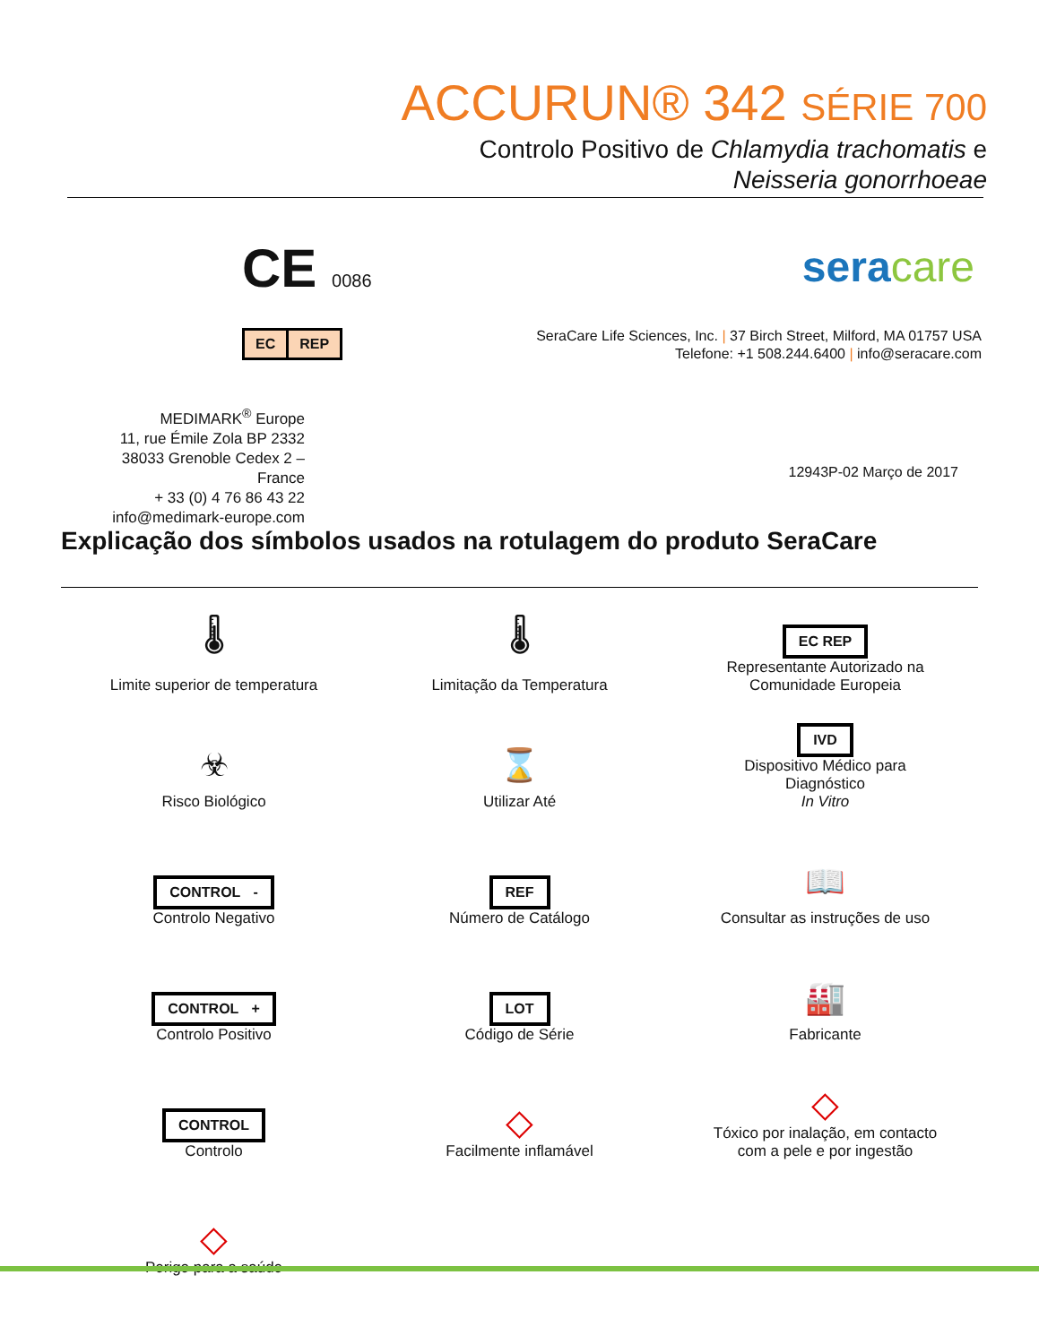ACCURUN® 342 SÉRIE 700
Controlo Positivo de Chlamydia trachomatis e
Neisseria gonorrhoeae
CE 0086
EC REP
seracare
SeraCare Life Sciences, Inc. | 37 Birch Street, Milford, MA 01757 USA
Telefone: +1 508.244.6400 | info@seracare.com
MEDIMARK<sup>®</sup> Europe
11, rue Émile Zola BP 2332
38033 Grenoble Cedex 2 – France
+ 33 (0) 4 76 86 43 22
info@medimark-europe.com
12943P-02 Março de 2017
Explicação dos símbolos usados na rotulagem do produto SeraCare
🌡
Limite superior de temperatura
🌡
Limitação da Temperatura
EC REP
Representante Autorizado na
Comunidade Europeia
☣
Risco Biológico
⌛
Utilizar Até
IVD
Dispositivo Médico para
Diagnóstico
In Vitro
CONTROL -
Controlo Negativo
REF
Número de Catálogo
📖
Consultar as instruções de uso
CONTROL +
Controlo Positivo
LOT
Código de Série
🏭
Fabricante
CONTROL
Controlo
◇
Facilmente inflamável
◇
Tóxico por inalação, em contacto
com a pele e por ingestão
◇
Perigo para a saúde